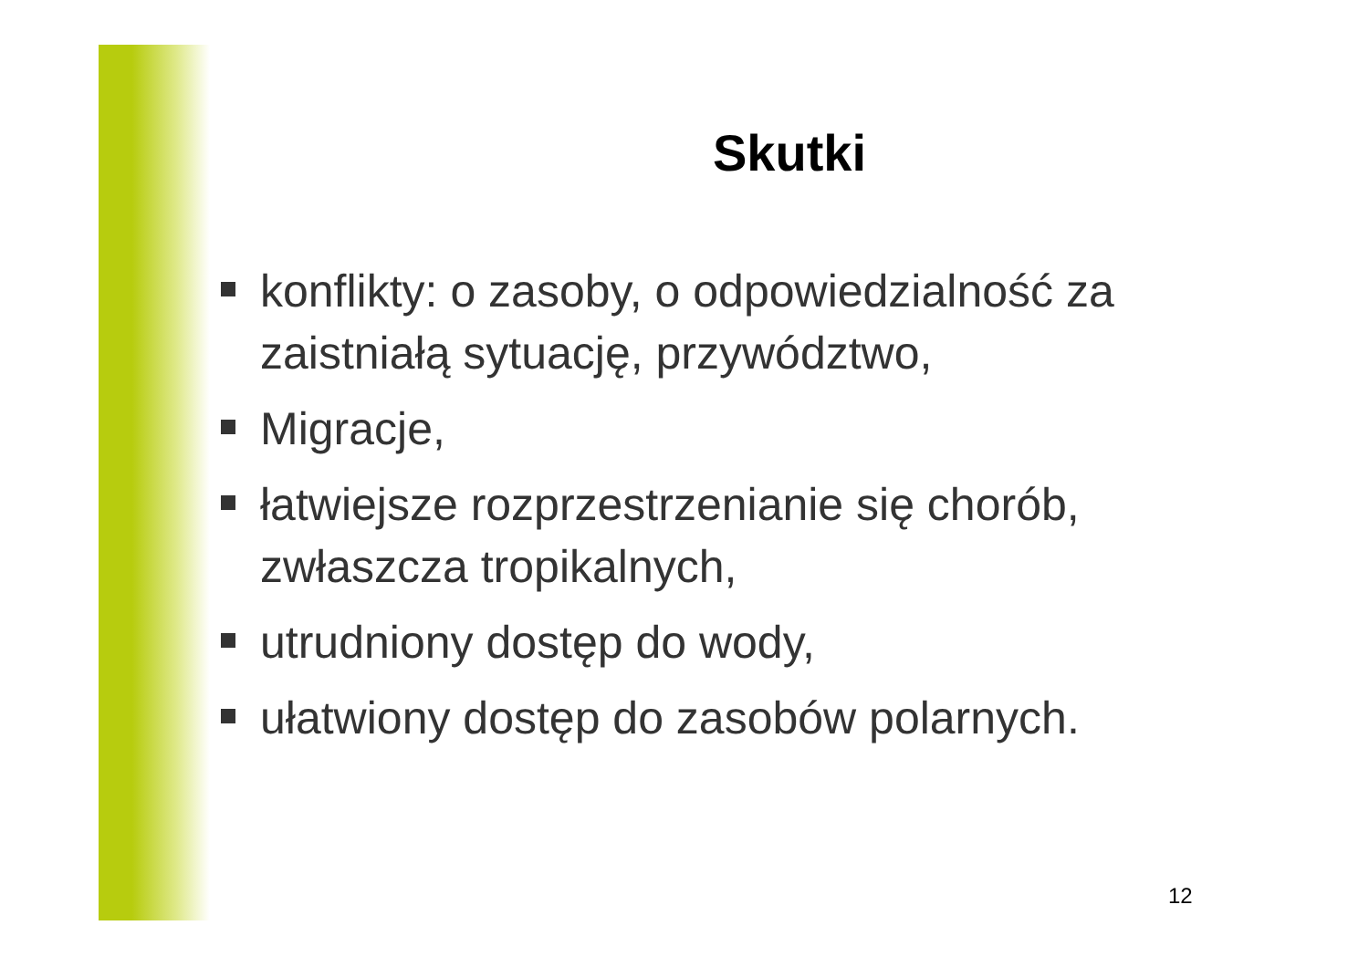Skutki
konflikty: o zasoby, o odpowiedzialność za zaistniałą sytuację, przywództwo,
Migracje,
łatwiejsze rozprzestrzenianie się chorób, zwłaszcza tropikalnych,
utrudniony dostęp do wody,
ułatwiony dostęp do zasobów polarnych.
12